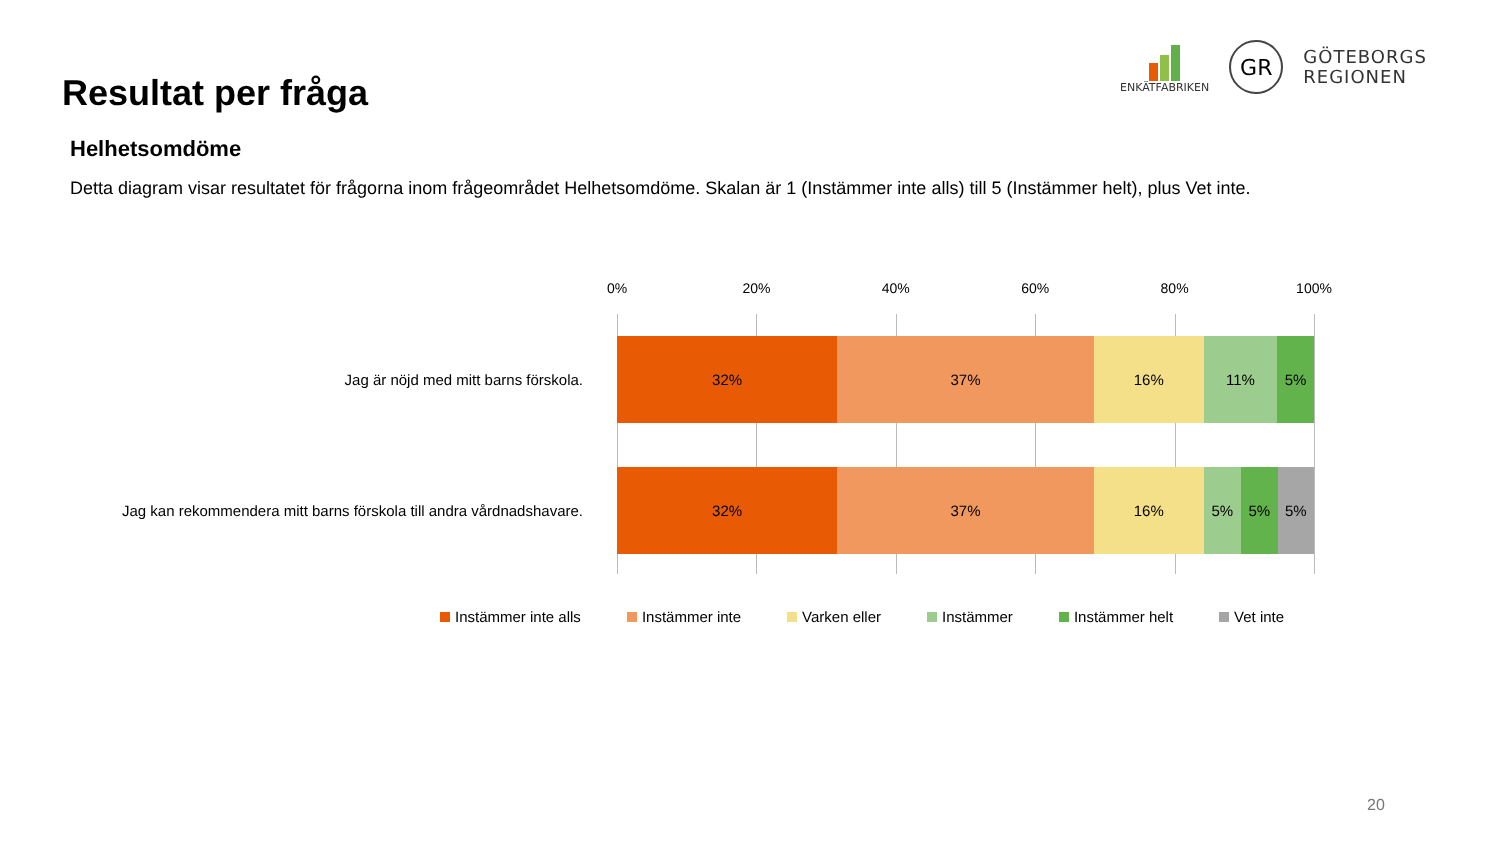Resultat per fråga
ENKÄTFABRIKEN
GR
GÖTEBORGS
REGIONEN
Helhetsomdöme
Detta diagram visar resultatet för frågorna inom frågeområdet Helhetsomdöme. Skalan är 1 (Instämmer inte alls) till 5 (Instämmer helt), plus Vet inte.
0% 20% 40% 60% 80% 100%
Jag är nöjd med mitt barns förskola.
32% 37% 16% 11% 5%
Jag kan rekommendera mitt barns förskola till andra vårdnadshavare.
32% 37% 16% 5% 5% 5%
Instämmer inte alls Instämmer inte Varken eller Instämmer Instämmer helt Vet inte
20